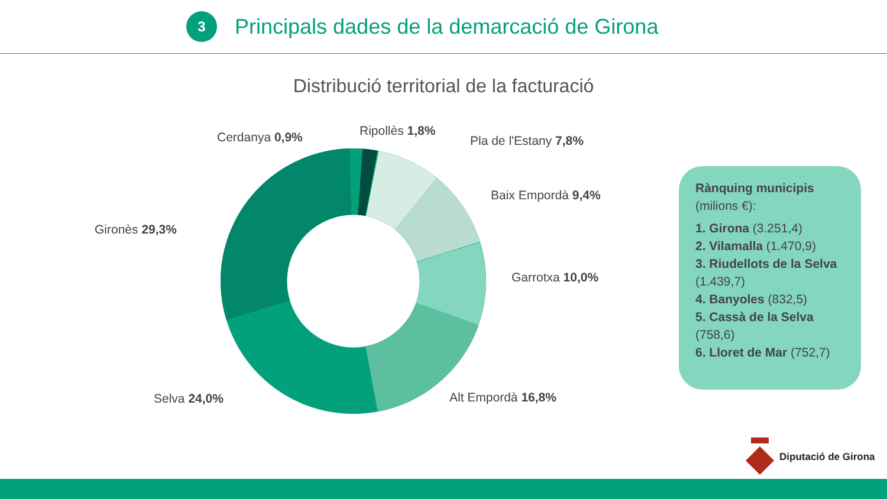3
Principals dades de la demarcació de Girona
Distribució territorial de la facturació
Cerdanya 0,9% Ripollès 1,8%
Pla de l'Estany 7,8%
Baix Empordà 9,4%
Garrotxa 10,0%
Alt Empordà 16,8%
Selva 24,0%
Gironès 29,3%
Rànquing municipis
(milions €):
1. Girona (3.251,4)
2. Vilamalla (1.470,9)
3. Riudellots de la Selva (1.439,7)
4. Banyoles (832,5)
5. Cassà de la Selva (758,6)
6. Lloret de Mar (752,7)
Diputació de Girona